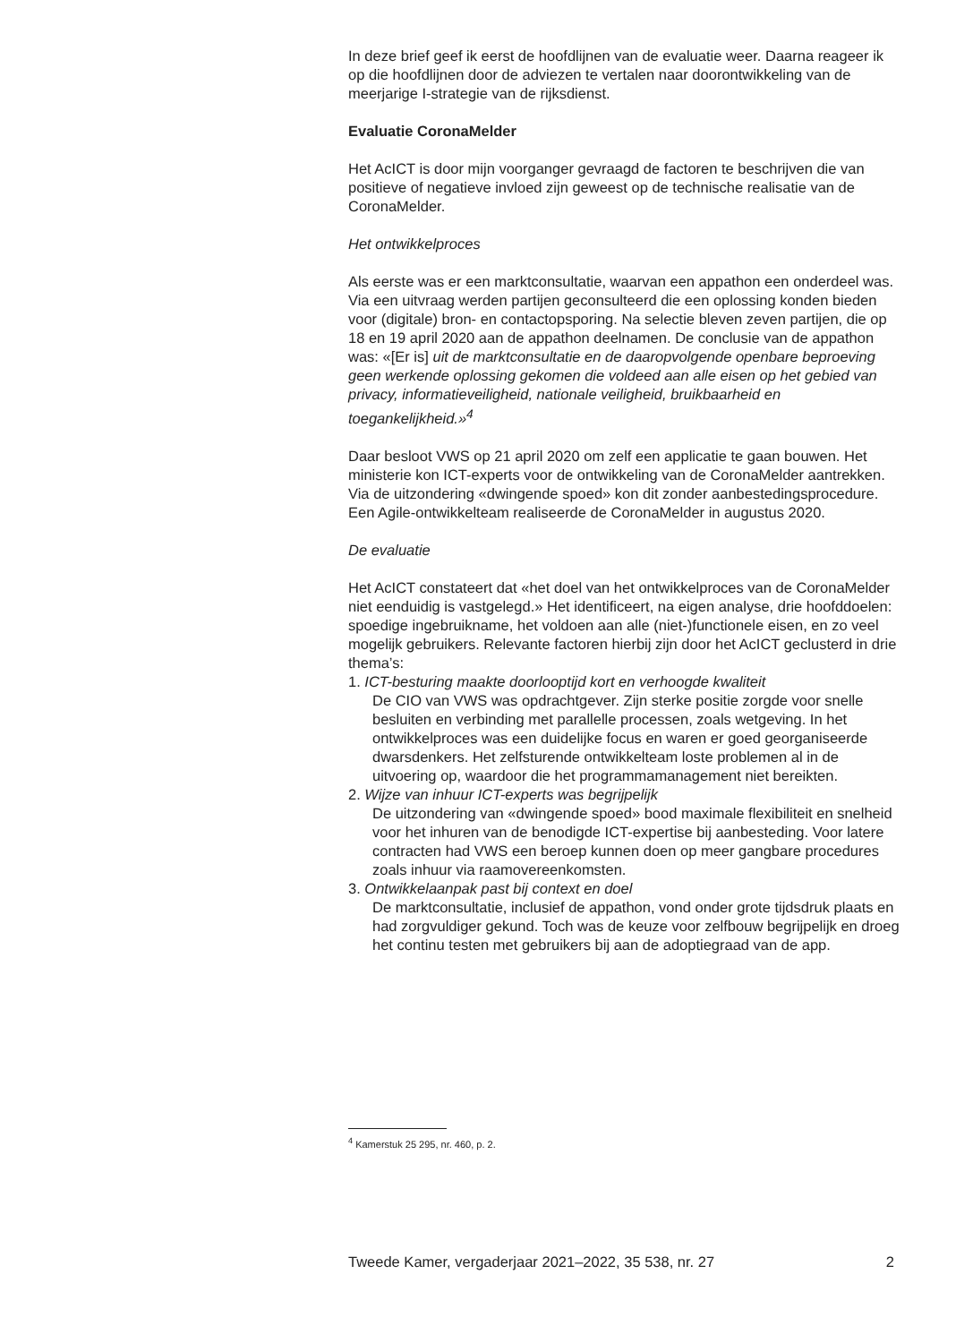In deze brief geef ik eerst de hoofdlijnen van de evaluatie weer. Daarna reageer ik op die hoofdlijnen door de adviezen te vertalen naar doorontwikkeling van de meerjarige I-strategie van de rijksdienst.
Evaluatie CoronaMelder
Het AcICT is door mijn voorganger gevraagd de factoren te beschrijven die van positieve of negatieve invloed zijn geweest op de technische realisatie van de CoronaMelder.
Het ontwikkelproces
Als eerste was er een marktconsultatie, waarvan een appathon een onderdeel was. Via een uitvraag werden partijen geconsulteerd die een oplossing konden bieden voor (digitale) bron- en contactopsporing. Na selectie bleven zeven partijen, die op 18 en 19 april 2020 aan de appathon deelnamen. De conclusie van de appathon was: «[Er is] uit de marktconsultatie en de daaropvolgende openbare beproeving geen werkende oplossing gekomen die voldeed aan alle eisen op het gebied van privacy, informatieveiligheid, nationale veiligheid, bruikbaarheid en toegankelijkheid.»<sup>4</sup>
Daar besloot VWS op 21 april 2020 om zelf een applicatie te gaan bouwen. Het ministerie kon ICT-experts voor de ontwikkeling van de CoronaMelder aantrekken. Via de uitzondering «dwingende spoed» kon dit zonder aanbestedingsprocedure. Een Agile-ontwikkelteam realiseerde de CoronaMelder in augustus 2020.
De evaluatie
Het AcICT constateert dat «het doel van het ontwikkelproces van de CoronaMelder niet eenduidig is vastgelegd.» Het identificeert, na eigen analyse, drie hoofddoelen: spoedige ingebruikname, het voldoen aan alle (niet-)functionele eisen, en zo veel mogelijk gebruikers. Relevante factoren hierbij zijn door het AcICT geclusterd in drie thema’s:
1. ICT-besturing maakte doorlooptijd kort en verhoogde kwaliteit
De CIO van VWS was opdrachtgever. Zijn sterke positie zorgde voor snelle besluiten en verbinding met parallelle processen, zoals wetgeving. In het ontwikkelproces was een duidelijke focus en waren er goed georganiseerde dwarsdenkers. Het zelfsturende ontwikkelteam loste problemen al in de uitvoering op, waardoor die het programmamanagement niet bereikten.
2. Wijze van inhuur ICT-experts was begrijpelijk
De uitzondering van «dwingende spoed» bood maximale flexibiliteit en snelheid voor het inhuren van de benodigde ICT-expertise bij aanbesteding. Voor latere contracten had VWS een beroep kunnen doen op meer gangbare procedures zoals inhuur via raamovereenkomsten.
3. Ontwikkelaanpak past bij context en doel
De marktconsultatie, inclusief de appathon, vond onder grote tijdsdruk plaats en had zorgvuldiger gekund. Toch was de keuze voor zelfbouw begrijpelijk en droeg het continu testen met gebruikers bij aan de adoptiegraad van de app.
<sup>4</sup> Kamerstuk 25 295, nr. 460, p. 2.
Tweede Kamer, vergaderjaar 2021–2022, 35 538, nr. 27 2